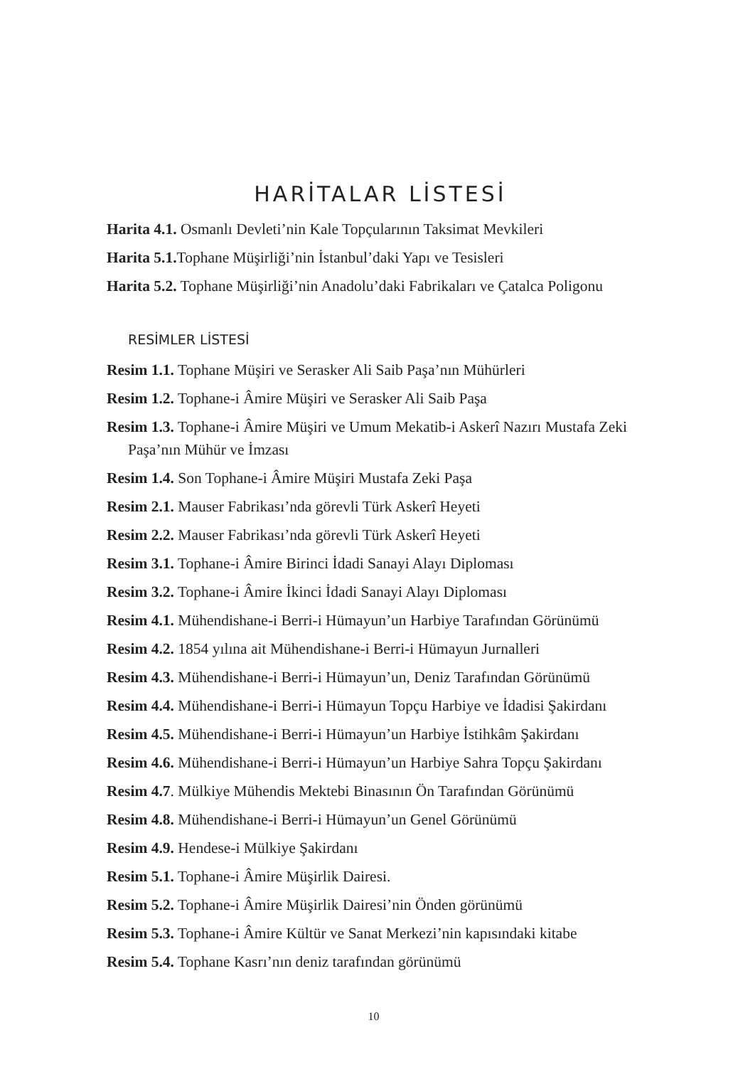HARİTALAR LİSTESİ
Harita 4.1. Osmanlı Devleti’nin Kale Topçularının Taksimat Mevkileri
Harita 5.1. Tophane Müşirliği’nin İstanbul’daki Yapı ve Tesisleri
Harita 5.2. Tophane Müşirliği’nin Anadolu’daki Fabrikaları ve Çatalca Poligonu
RESİMLER LİSTESİ
Resim 1.1. Tophane Müşiri ve Serasker Ali Saib Paşa’nın Mühürleri
Resim 1.2. Tophane-i Âmire Müşiri ve Serasker Ali Saib Paşa
Resim 1.3. Tophane-i Âmire Müşiri ve Umum Mekatib-i Askerî Nazırı Mustafa Zeki Paşa’nın Mühür ve İmzası
Resim 1.4. Son Tophane-i Âmire Müşiri Mustafa Zeki Paşa
Resim 2.1. Mauser Fabrikası’nda görevli Türk Askerî Heyeti
Resim 2.2. Mauser Fabrikası’nda görevli Türk Askerî Heyeti
Resim 3.1. Tophane-i Âmire Birinci İdadi Sanayi Alayı Diploması
Resim 3.2. Tophane-i Âmire İkinci İdadi Sanayi Alayı Diploması
Resim 4.1. Mühendishane-i Berri-i Hümayun’un Harbiye Tarafından Görünümü
Resim 4.2. 1854 yılına ait Mühendishane-i Berri-i Hümayun Jurnalleri
Resim 4.3. Mühendishane-i Berri-i Hümayun’un, Deniz Tarafından Görünümü
Resim 4.4. Mühendishane-i Berri-i Hümayun Topçu Harbiye ve İdadisi Şakirdanı
Resim 4.5. Mühendishane-i Berri-i Hümayun’un Harbiye İstihkâm Şakirdanı
Resim 4.6. Mühendishane-i Berri-i Hümayun’un Harbiye Sahra Topçu Şakirdanı
Resim 4.7. Mülkiye Mühendis Mektebi Binasının Ön Tarafından Görünümü
Resim 4.8. Mühendishane-i Berri-i Hümayun’un Genel Görünümü
Resim 4.9. Hendese-i Mülkiye Şakirdanı
Resim 5.1. Tophane-i Âmire Müşirlik Dairesi.
Resim 5.2. Tophane-i Âmire Müşirlik Dairesi’nin Önden görünümü
Resim 5.3. Tophane-i Âmire Kültür ve Sanat Merkezi’nin kapısındaki kitabe
Resim 5.4. Tophane Kasrı’nın deniz tarafından görünümü
10